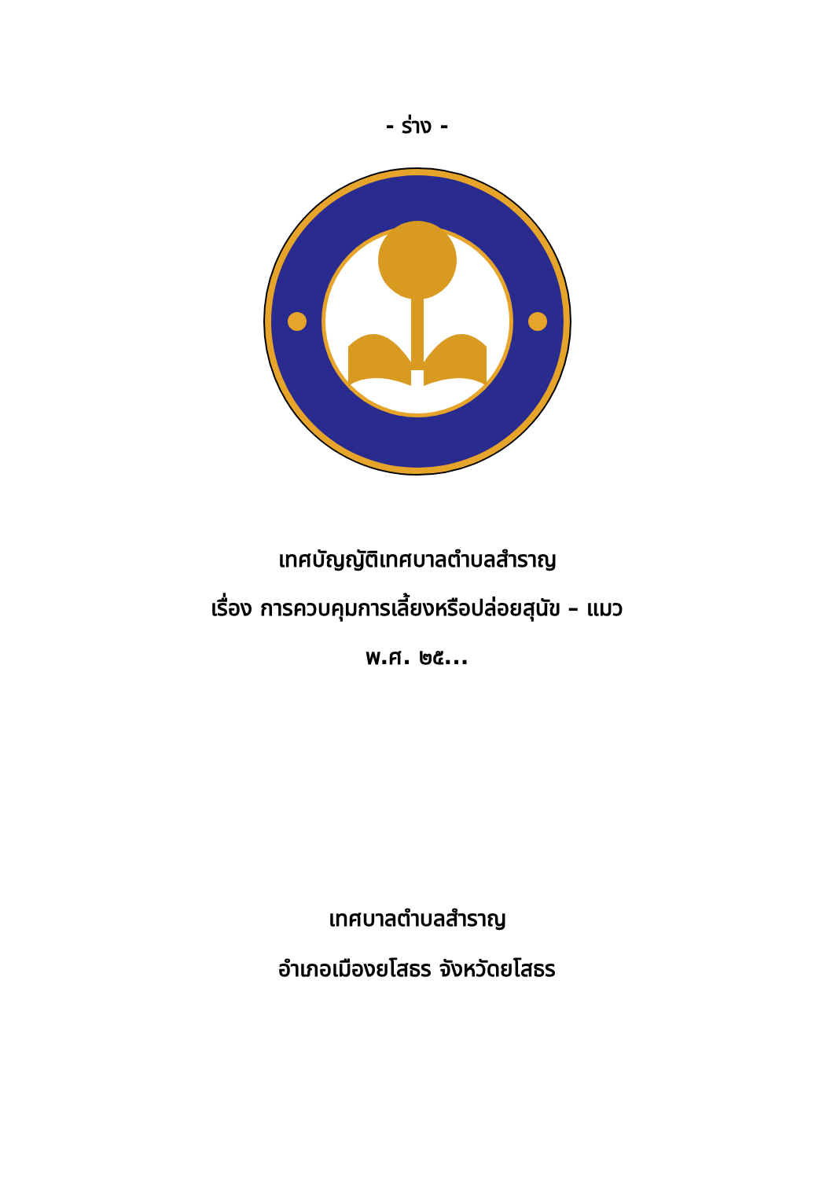- ร่าง -
เทศบัญญัติเทศบาลตำบลสำราญ
เรื่อง การควบคุมการเลี้ยงหรือปล่อยสุนัข – แมว
พ.ศ. ๒๕...
เทศบาลตำบลสำราญ
อำเภอเมืองยโสธร จังหวัดยโสธร